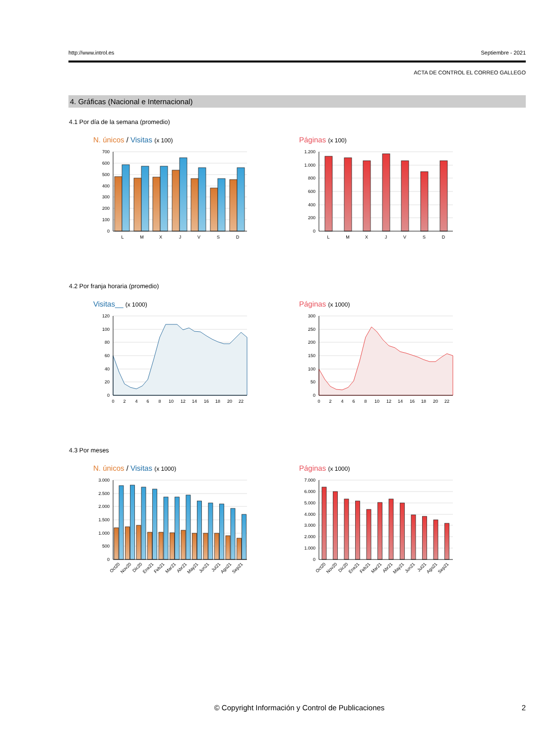http://www.introl.es Septiembre - 2021
ACTA DE CONTROL EL CORREO GALLEGO
4. Gráficas (Nacional e Internacional)
4.1 Por día de la semana (promedio)
N. únicos / Visitas (x 100)
700
600
500
400
300
200
100
0
L
M
X
J
V
S
D
Páginas (x 100)
1.200
1.000
800
600
400
200
0
L
M
X
J
V
S
D
4.2 Por franja horaria (promedio)
Visitas__ (x 1000)
120
100
80
60
40
20
0
0
2
4
6
8
10
12
14
16
18
20
22
Páginas (x 1000)
300
250
200
150
100
50
0
0
2
4
6
8
10
12
14
16
18
20
22
4.3 Por meses
N. únicos / Visitas (x 1000)
3.000
2.500
2.000
1.500
1.000
500
0
Oct20
Nov20
Dic20
Ene21
Feb21
Mar21
Abr21
May21
Jun21
Jul21
Ago21
Sep21
Páginas (x 1000)
7.000
6.000
5.000
4.000
3.000
2.000
1.000
0
Oct20
Nov20
Dic20
Ene21
Feb21
Mar21
Abr21
May21
Jun21
Jul21
Ago21
Sep21
© Copyright Información y Control de Publicaciones
2